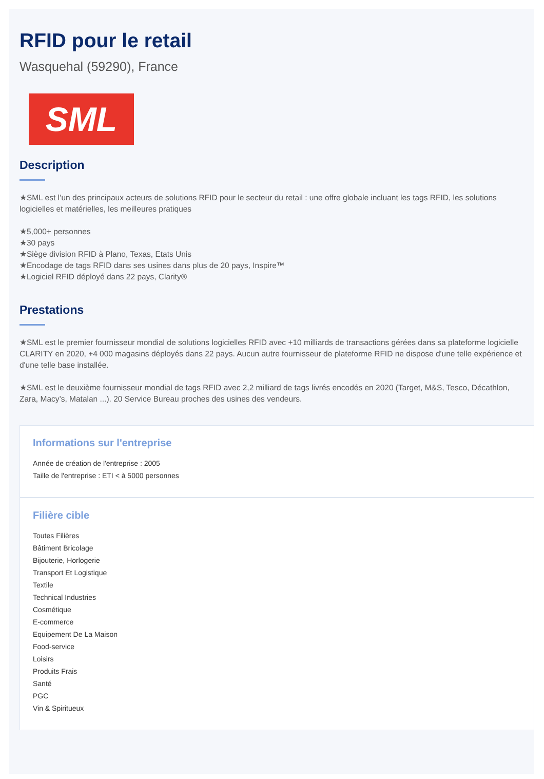RFID pour le retail
Wasquehal (59290), France
SML
Description
★SML est l’un des principaux acteurs de solutions RFID pour le secteur du retail : une offre globale incluant les tags RFID, les solutions logicielles et matérielles, les meilleures pratiques
★5,000+ personnes
★30 pays
★Siège division RFID à Plano, Texas, Etats Unis
★Encodage de tags RFID dans ses usines dans plus de 20 pays, Inspire™
★Logiciel RFID déployé dans 22 pays, Clarity®
Prestations
★SML est le premier fournisseur mondial de solutions logicielles RFID avec +10 milliards de transactions gérées dans sa plateforme logicielle CLARITY en 2020, +4 000 magasins déployés dans 22 pays. Aucun autre fournisseur de plateforme RFID ne dispose d'une telle expérience et d'une telle base installée.
★SML est le deuxième fournisseur mondial de tags RFID avec 2,2 milliard de tags livrés encodés en 2020 (Target, M&S, Tesco, Décathlon, Zara, Macy’s, Matalan ...). 20 Service Bureau proches des usines des vendeurs.
Informations sur l'entreprise
Année de création de l'entreprise : 2005
Taille de l'entreprise : ETI < à 5000 personnes
Filière cible
Toutes Filières
Bâtiment Bricolage
Bijouterie, Horlogerie
Transport Et Logistique
Textile
Technical Industries
Cosmétique
E-commerce
Equipement De La Maison
Food-service
Loisirs
Produits Frais
Santé
PGC
Vin & Spiritueux